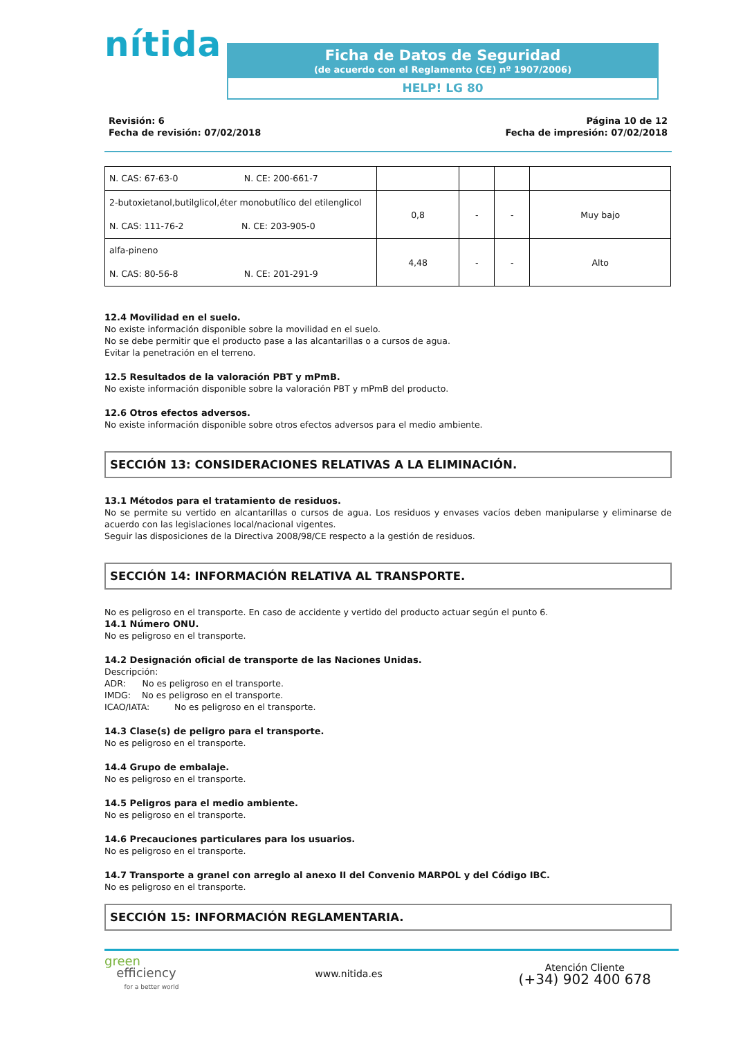nítida
Ficha de Datos de Seguridad
(de acuerdo con el Reglamento (CE) nº 1907/2006)
HELP! LG 80
Revisión: 6
Fecha de revisión: 07/02/2018
Página 10 de 12
Fecha de impresión: 07/02/2018
| N. CAS: 67-63-0 N. CE: 200-661-7 | | | | |
| 2-butoxietanol,butilglicol,éter monobutílico del etilenglicol N. CAS: 111-76-2 N. CE: 203-905-0 | 0,8 | - | - | Muy bajo |
| alfa-pineno N. CAS: 80-56-8 N. CE: 201-291-9 | 4,48 | - | - | Alto |
12.4 Movilidad en el suelo.
No existe información disponible sobre la movilidad en el suelo.
No se debe permitir que el producto pase a las alcantarillas o a cursos de agua.
Evitar la penetración en el terreno.
12.5 Resultados de la valoración PBT y mPmB.
No existe información disponible sobre la valoración PBT y mPmB del producto.
12.6 Otros efectos adversos.
No existe información disponible sobre otros efectos adversos para el medio ambiente.
SECCIÓN 13: CONSIDERACIONES RELATIVAS A LA ELIMINACIÓN.
13.1 Métodos para el tratamiento de residuos.
No se permite su vertido en alcantarillas o cursos de agua. Los residuos y envases vacíos deben manipularse y eliminarse de acuerdo con las legislaciones local/nacional vigentes.
Seguir las disposiciones de la Directiva 2008/98/CE respecto a la gestión de residuos.
SECCIÓN 14: INFORMACIÓN RELATIVA AL TRANSPORTE.
No es peligroso en el transporte. En caso de accidente y vertido del producto actuar según el punto 6.
14.1 Número ONU.
No es peligroso en el transporte.
14.2 Designación oficial de transporte de las Naciones Unidas.
Descripción:
ADR: No es peligroso en el transporte.
IMDG: No es peligroso en el transporte.
ICAO/IATA: No es peligroso en el transporte.
14.3 Clase(s) de peligro para el transporte.
No es peligroso en el transporte.
14.4 Grupo de embalaje.
No es peligroso en el transporte.
14.5 Peligros para el medio ambiente.
No es peligroso en el transporte.
14.6 Precauciones particulares para los usuarios.
No es peligroso en el transporte.
14.7 Transporte a granel con arreglo al anexo II del Convenio MARPOL y del Código IBC.
No es peligroso en el transporte.
SECCIÓN 15: INFORMACIÓN REGLAMENTARIA.
green
efficiency
for a better world
www.nitida.es
Atención Cliente
(+34) 902 400 678